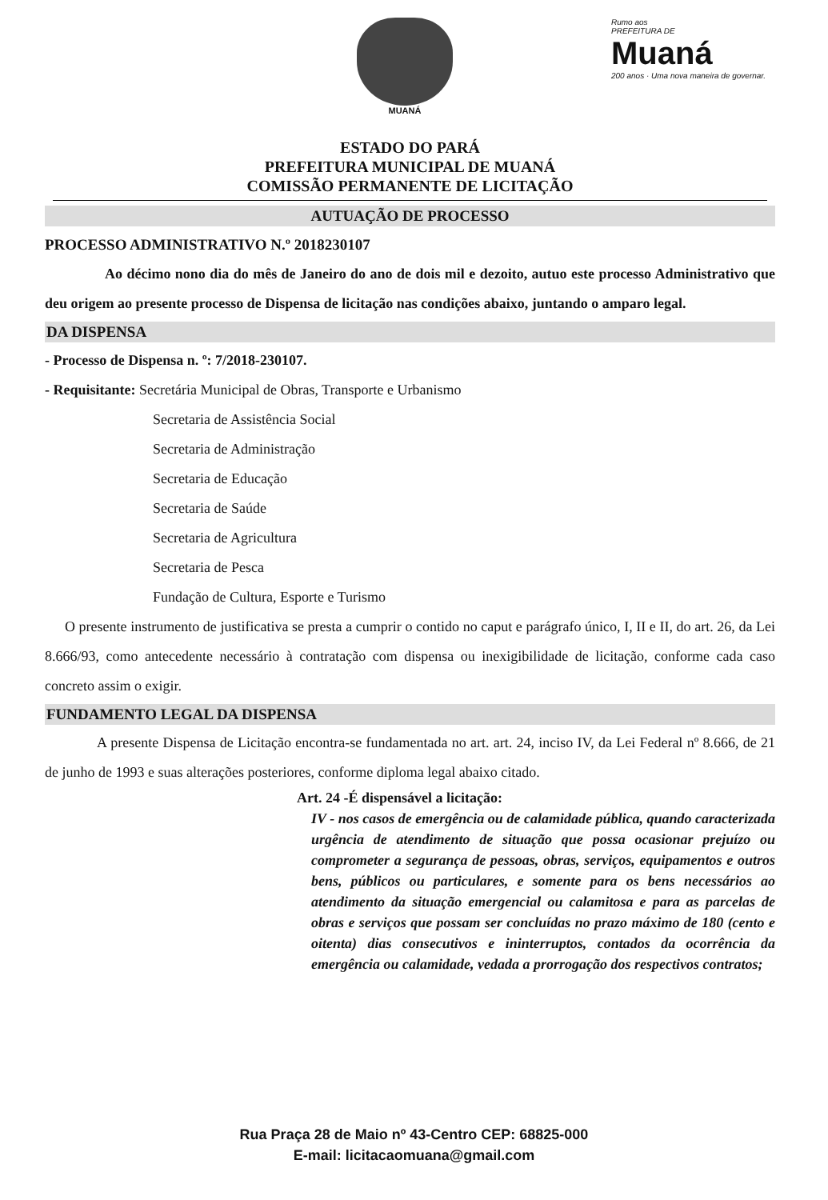MUANÁ Rumo aos
PREFEITURA DE Muaná
200 anos · Uma nova maneira de governar.
ESTADO DO PARÁ
PREFEITURA MUNICIPAL DE MUANÁ
COMISSÃO PERMANENTE DE LICITAÇÃO
AUTUAÇÃO DE PROCESSO
PROCESSO ADMINISTRATIVO N.º 2018230107
Ao décimo nono dia do mês de Janeiro do ano de dois mil e dezoito, autuo este processo Administrativo que deu origem ao presente processo de Dispensa de licitação nas condições abaixo, juntando o amparo legal.
DA DISPENSA
- Processo de Dispensa n. º: 7/2018-230107.
- Requisitante: Secretária Municipal de Obras, Transporte e Urbanismo
Secretaria de Assistência Social
Secretaria de Administração
Secretaria de Educação
Secretaria de Saúde
Secretaria de Agricultura
Secretaria de Pesca
Fundação de Cultura, Esporte e Turismo
O presente instrumento de justificativa se presta a cumprir o contido no caput e parágrafo único, I, II e II, do art. 26, da Lei 8.666/93, como antecedente necessário à contratação com dispensa ou inexigibilidade de licitação, conforme cada caso concreto assim o exigir.
FUNDAMENTO LEGAL DA DISPENSA
A presente Dispensa de Licitação encontra-se fundamentada no art. art. 24, inciso IV, da Lei Federal nº 8.666, de 21 de junho de 1993 e suas alterações posteriores, conforme diploma legal abaixo citado.
Art. 24 -É dispensável a licitação:
IV - nos casos de emergência ou de calamidade pública, quando caracterizada urgência de atendimento de situação que possa ocasionar prejuízo ou comprometer a segurança de pessoas, obras, serviços, equipamentos e outros bens, públicos ou particulares, e somente para os bens necessários ao atendimento da situação emergencial ou calamitosa e para as parcelas de obras e serviços que possam ser concluídas no prazo máximo de 180 (cento e oitenta) dias consecutivos e ininterruptos, contados da ocorrência da emergência ou calamidade, vedada a prorrogação dos respectivos contratos;
Rua Praça 28 de Maio nº 43-Centro CEP: 68825-000
E-mail: licitacaomuana@gmail.com